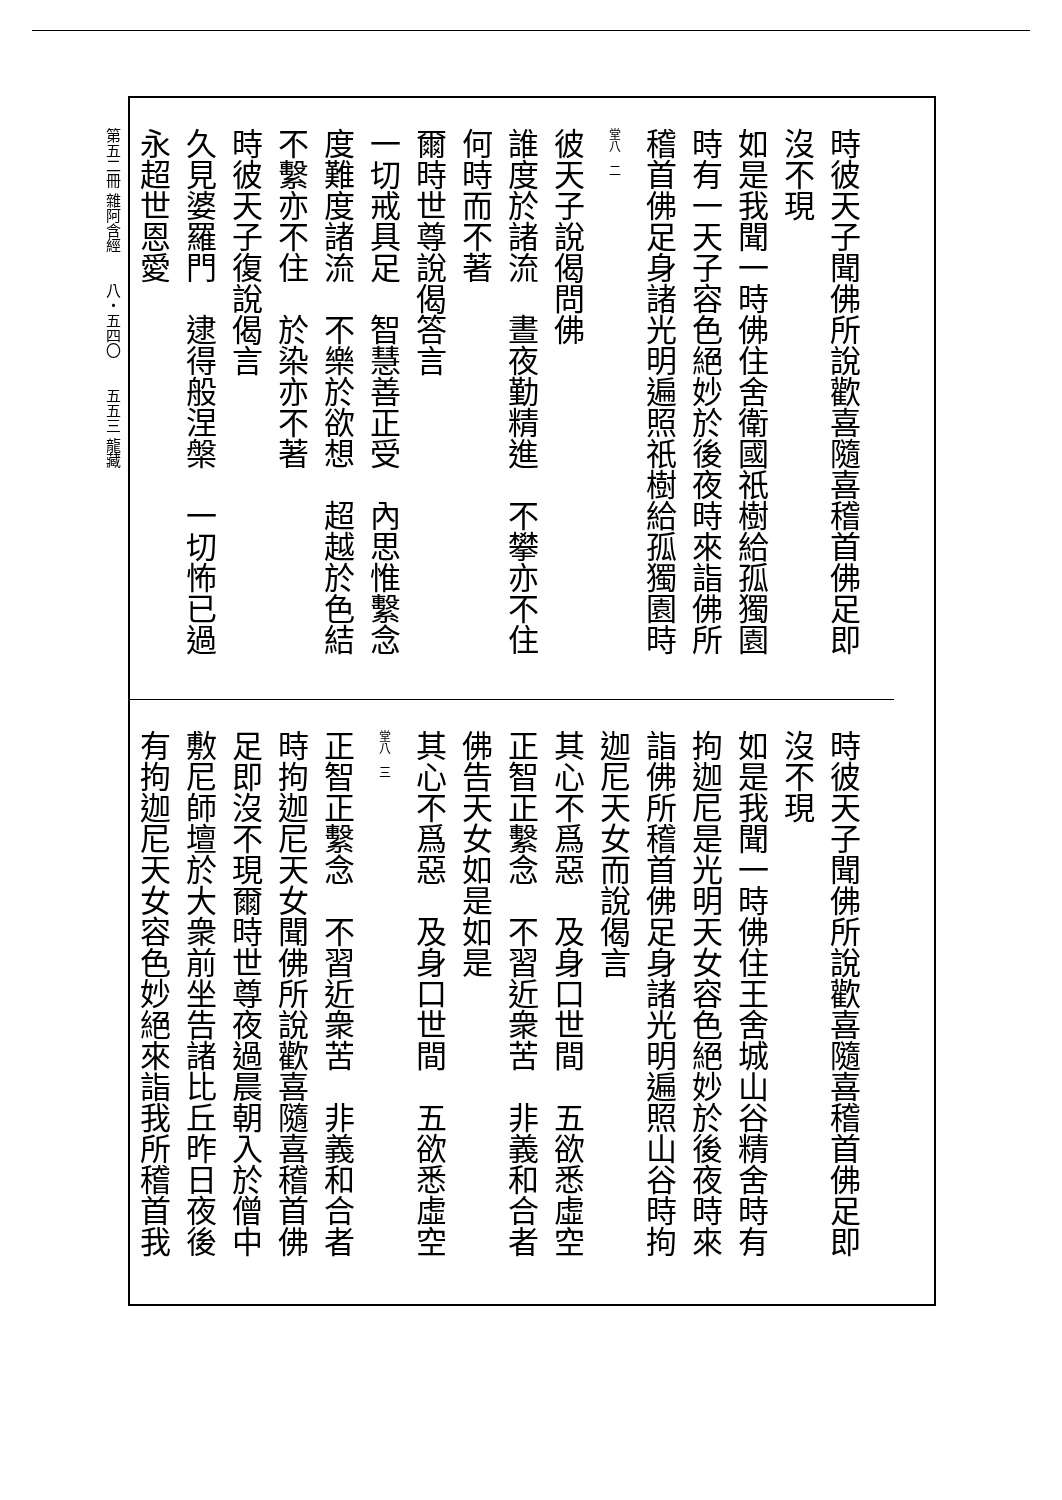第五二冊 雜阿含經　　八・五四〇　　五五三 龍藏
時彼天子聞佛所說歡喜隨喜稽首佛足即
沒不現
如是我聞一時佛住舍衛國祇樹給孤獨園
時有一天子容色絕妙於後夜時來詣佛所
稽首佛足身諸光明遍照祇樹給孤獨園時
堂八　二
彼天子說偈問佛
誰度於諸流　晝夜勤精進　不攀亦不住
何時而不著
爾時世尊說偈答言
一切戒具足　智慧善正受　內思惟繫念
度難度諸流　不樂於欲想　超越於色結
不繫亦不住　於染亦不著
時彼天子復說偈言
久見婆羅門　逮得般涅槃　一切怖已過
永超世恩愛
時彼天子聞佛所說歡喜隨喜稽首佛足即
沒不現
如是我聞一時佛住王舍城山谷精舍時有
拘迦尼是光明天女容色絕妙於後夜時來
詣佛所稽首佛足身諸光明遍照山谷時拘
迦尼天女而說偈言
其心不爲惡　及身口世間　五欲悉虛空
正智正繫念　不習近衆苦　非義和合者
佛告天女如是如是
其心不爲惡　及身口世間　五欲悉虛空
堂八　三
正智正繫念　不習近衆苦　非義和合者
時拘迦尼天女聞佛所說歡喜隨喜稽首佛
足即沒不現爾時世尊夜過晨朝入於僧中
敷尼師壇於大衆前坐告諸比丘昨日夜後
有拘迦尼天女容色妙絕來詣我所稽首我